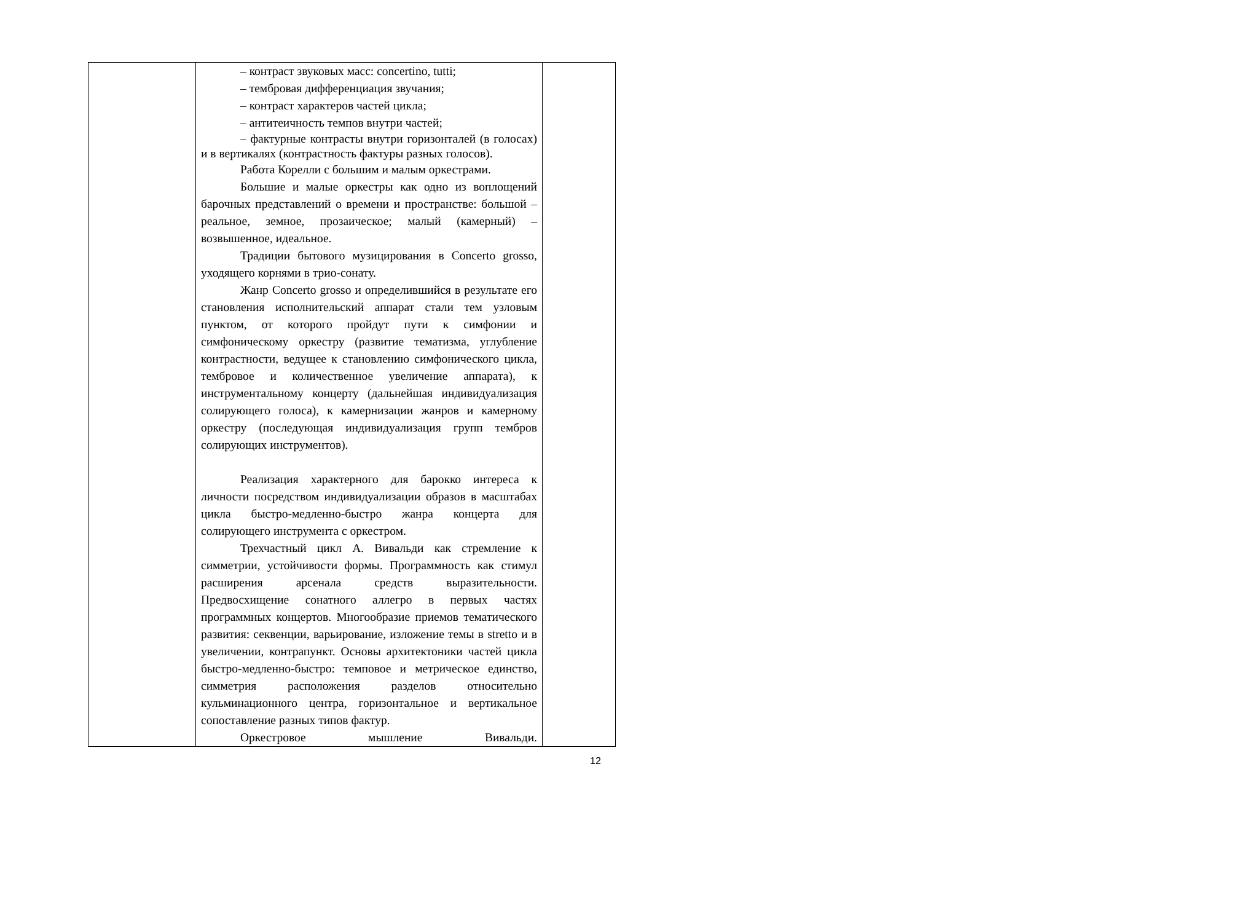| | – контраст звуковых масс: concertino, tutti; – тембровая дифференциация звучания; – контраст характеров частей цикла; – антитеичность темпов внутри частей; – фактурные контрасты внутри горизонталей (в голосах) и в вертикалях (контрастность фактуры разных голосов). Работа Корелли с большим и малым оркестрами. Большие и малые оркестры как одно из воплощений барочных представлений о времени и пространстве: большой – реальное, земное, прозаическое; малый (камерный) – возвышенное, идеальное. Традиции бытового музицирования в Concerto grosso, уходящего корнями в трио-сонату. Жанр Concerto grosso и определившийся в результате его становления исполнительский аппарат стали тем узловым пунктом, от которого пройдут пути к симфонии и симфоническому оркестру (развитие тематизма, углубление контрастности, ведущее к становлению симфонического цикла, тембровое и количественное увеличение аппарата), к инструментальному концерту (дальнейшая индивидуализация солирующего голоса), к камернизации жанров и камерному оркестру (последующая индивидуализация групп тембров солирующих инструментов). Реализация характерного для барокко интереса к личности посредством индивидуализации образов в масштабах цикла быстро-медленно-быстро жанра концерта для солирующего инструмента с оркестром. Трехчастный цикл А. Вивальди как стремление к симметрии, устойчивости формы. Программность как стимул расширения арсенала средств выразительности. Предвосхищение сонатного аллегро в первых частях программных концертов. Многообразие приемов тематического развития: секвенции, варьирование, изложение темы в stretto и в увеличении, контрапункт. Основы архитектоники частей цикла быстро-медленно-быстро: темповое и метрическое единство, симметрия расположения разделов относительно кульминационного центра, горизонтальное и вертикальное сопоставление разных типов фактур. Оркестровое мышление Вивальди. | |
12